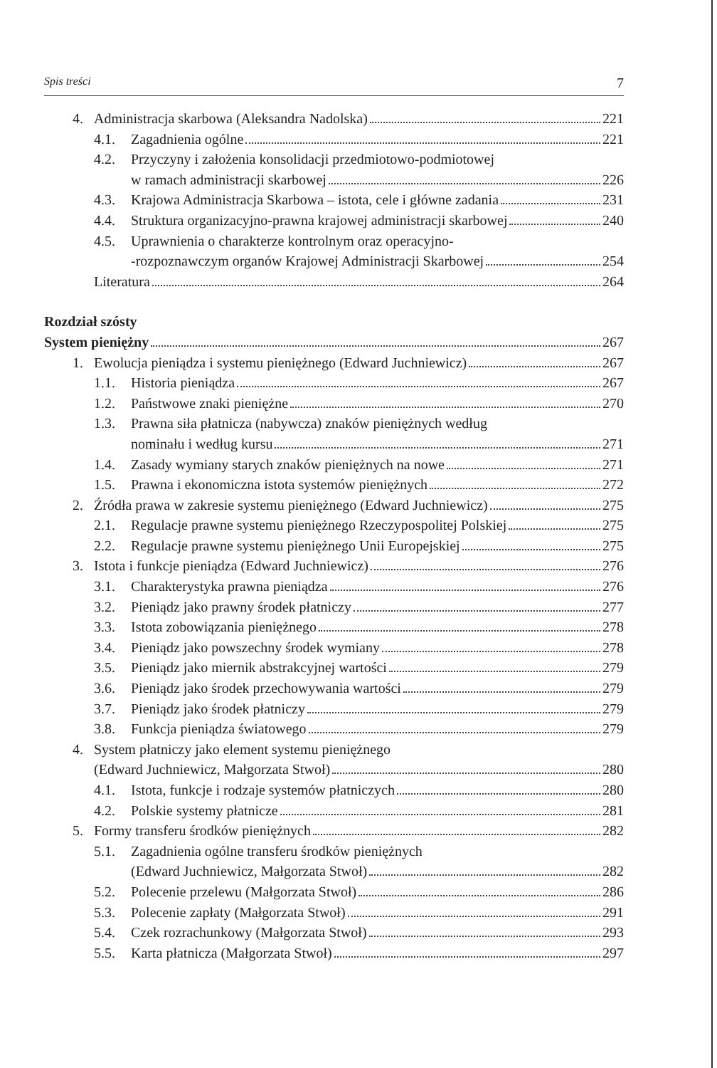Spis treści 7
4. Administracja skarbowa (Aleksandra Nadolska) 221
4.1. Zagadnienia ogólne 221
4.2. Przyczyny i założenia konsolidacji przedmiotowo-podmiotowej
w ramach administracji skarbowej 226
4.3. Krajowa Administracja Skarbowa – istota, cele i główne zadania 231
4.4. Struktura organizacyjno-prawna krajowej administracji skarbowej 240
4.5. Uprawnienia o charakterze kontrolnym oraz operacyjno-
-rozpoznawczym organów Krajowej Administracji Skarbowej 254
Literatura 264
Rozdział szósty
System pieniężny 267
1. Ewolucja pieniądza i systemu pieniężnego (Edward Juchniewicz) 267
1.1. Historia pieniądza 267
1.2. Państwowe znaki pieniężne 270
1.3. Prawna siła płatnicza (nabywcza) znaków pieniężnych według
nominału i według kursu 271
1.4. Zasady wymiany starych znaków pieniężnych na nowe 271
1.5. Prawna i ekonomiczna istota systemów pieniężnych 272
2. Źródła prawa w zakresie systemu pieniężnego (Edward Juchniewicz) 275
2.1. Regulacje prawne systemu pieniężnego Rzeczypospolitej Polskiej 275
2.2. Regulacje prawne systemu pieniężnego Unii Europejskiej 275
3. Istota i funkcje pieniądza (Edward Juchniewicz) 276
3.1. Charakterystyka prawna pieniądza 276
3.2. Pieniądz jako prawny środek płatniczy 277
3.3. Istota zobowiązania pieniężnego 278
3.4. Pieniądz jako powszechny środek wymiany 278
3.5. Pieniądz jako miernik abstrakcyjnej wartości 279
3.6. Pieniądz jako środek przechowywania wartości 279
3.7. Pieniądz jako środek płatniczy 279
3.8. Funkcja pieniądza światowego 279
4. System płatniczy jako element systemu pieniężnego
(Edward Juchniewicz, Małgorzata Stwoł) 280
4.1. Istota, funkcje i rodzaje systemów płatniczych 280
4.2. Polskie systemy płatnicze 281
5. Formy transferu środków pieniężnych 282
5.1. Zagadnienia ogólne transferu środków pieniężnych
(Edward Juchniewicz, Małgorzata Stwoł) 282
5.2. Polecenie przelewu (Małgorzata Stwoł) 286
5.3. Polecenie zapłaty (Małgorzata Stwoł) 291
5.4. Czek rozrachunkowy (Małgorzata Stwoł) 293
5.5. Karta płatnicza (Małgorzata Stwoł) 297